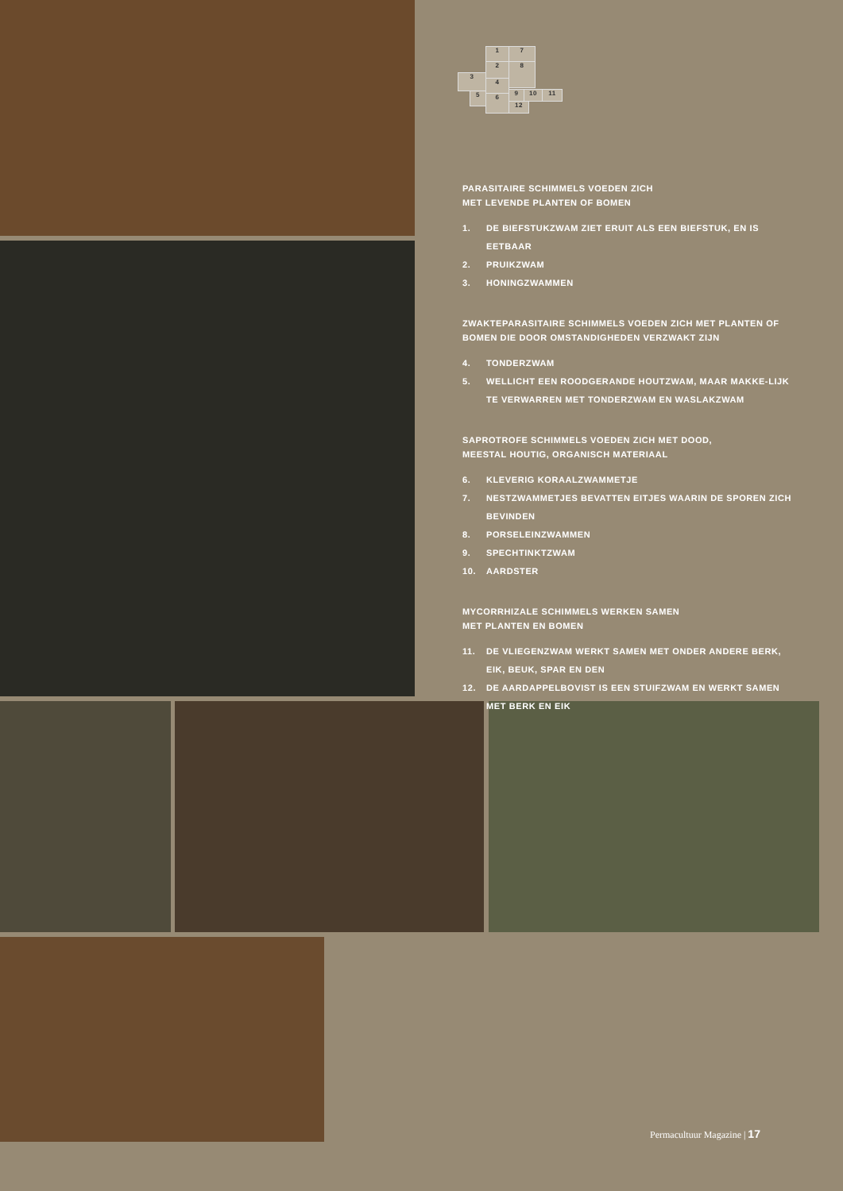1 7
2 8
3
4
5 6
9 10 11
12
PARASITAIRE SCHIMMELS VOEDEN ZICH
MET LEVENDE PLANTEN OF BOMEN
1. DE BIEFSTUKZWAM ZIET ERUIT ALS EEN BIEFSTUK, EN IS EETBAAR
2. PRUIKZWAM
3. HONINGZWAMMEN
ZWAKTEPARASITAIRE SCHIMMELS VOEDEN ZICH MET PLANTEN OF BOMEN DIE DOOR OMSTANDIGHEDEN VERZWAKT ZIJN
4. TONDERZWAM
5. WELLICHT EEN ROODGERANDE HOUTZWAM, MAAR MAKKE-LIJK TE VERWARREN MET TONDERZWAM EN WASLAKZWAM
SAPROTROFE SCHIMMELS VOEDEN ZICH MET DOOD,
MEESTAL HOUTIG, ORGANISCH MATERIAAL
6. KLEVERIG KORAALZWAMMETJE
7. NESTZWAMMETJES BEVATTEN EITJES WAARIN DE SPOREN ZICH BEVINDEN
8. PORSELEINZWAMMEN
9. SPECHTINKTZWAM
10. AARDSTER
MYCORRHIZALE SCHIMMELS WERKEN SAMEN
MET PLANTEN EN BOMEN
11. DE VLIEGENZWAM WERKT SAMEN MET ONDER ANDERE BERK, EIK, BEUK, SPAR EN DEN
12. DE AARDAPPELBOVIST IS EEN STUIFZWAM EN WERKT SAMEN MET BERK EN EIK
Permacultuur Magazine | 17